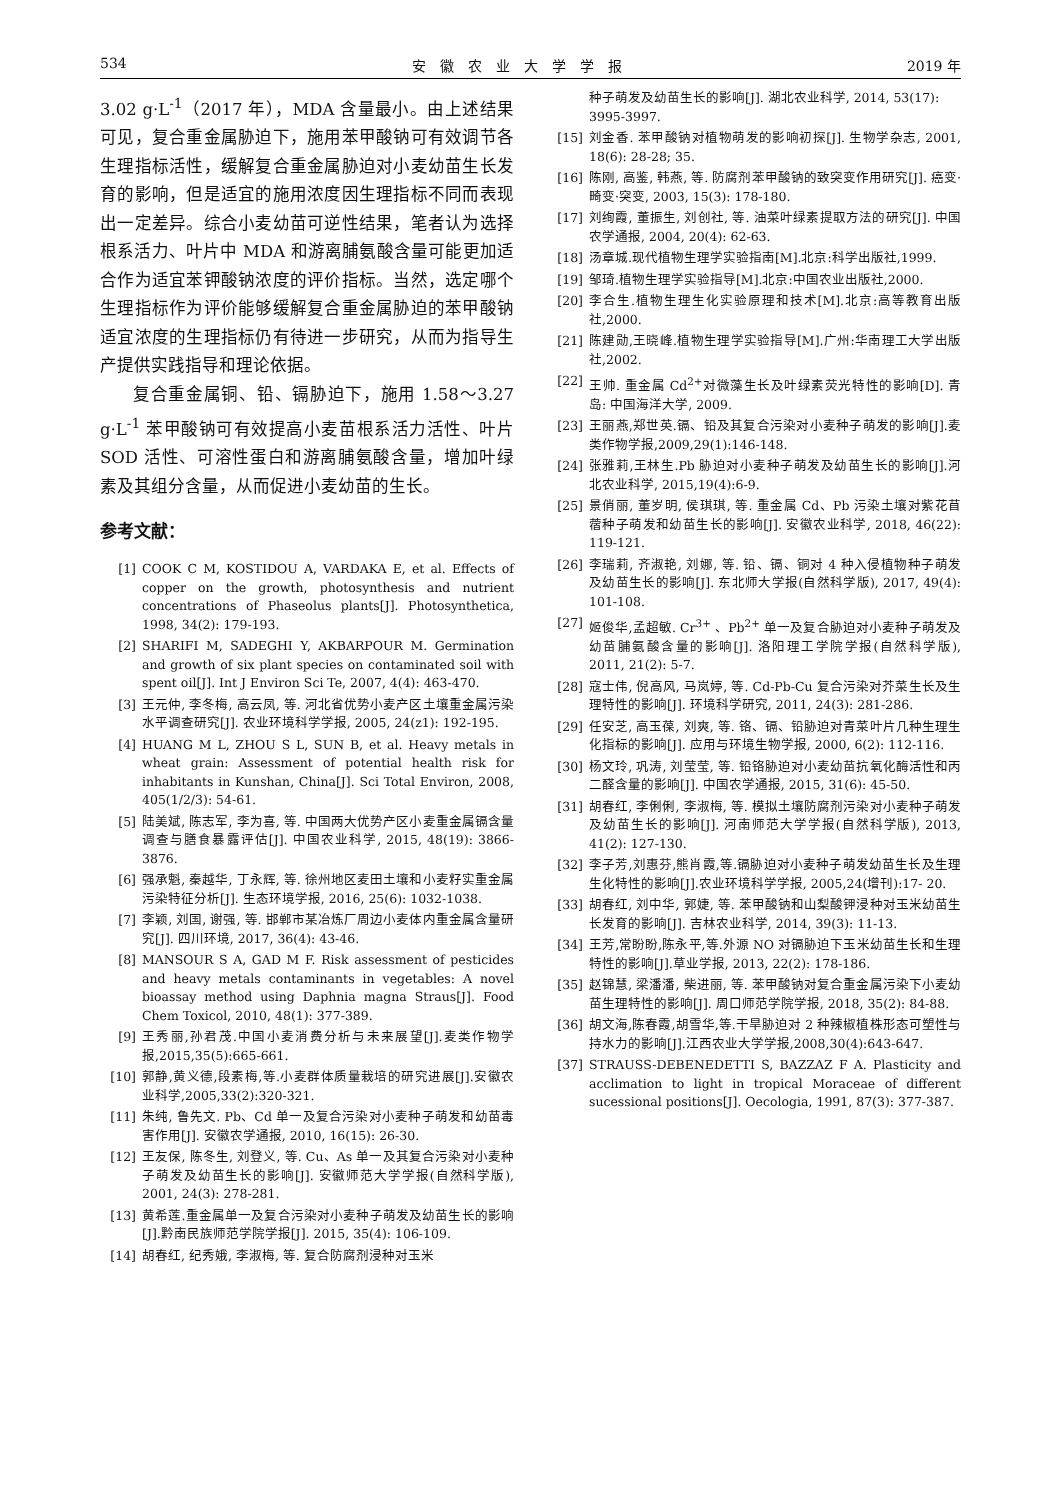534 安　徽　农　业　大　学　学　报 2019 年
3.02 g·L<sup>-1</sup>（2017 年），MDA 含量最小。由上述结果可见，复合重金属胁迫下，施用苯甲酸钠可有效调节各生理指标活性，缓解复合重金属胁迫对小麦幼苗生长发育的影响，但是适宜的施用浓度因生理指标不同而表现出一定差异。综合小麦幼苗可逆性结果，笔者认为选择根系活力、叶片中 MDA 和游离脯氨酸含量可能更加适合作为适宜苯钾酸钠浓度的评价指标。当然，选定哪个生理指标作为评价能够缓解复合重金属胁迫的苯甲酸钠适宜浓度的生理指标仍有待进一步研究，从而为指导生产提供实践指导和理论依据。
复合重金属铜、铅、镉胁迫下，施用 1.58～3.27 g·L<sup>-1</sup> 苯甲酸钠可有效提高小麦苗根系活力活性、叶片 SOD 活性、可溶性蛋白和游离脯氨酸含量，增加叶绿素及其组分含量，从而促进小麦幼苗的生长。
参考文献：
[1] COOK C M, KOSTIDOU A, VARDAKA E, et al. Effects of copper on the growth, photosynthesis and nutrient concentrations of Phaseolus plants[J]. Photosynthetica, 1998, 34(2): 179-193.
[2] SHARIFI M, SADEGHI Y, AKBARPOUR M. Germination and growth of six plant species on contaminated soil with spent oil[J]. Int J Environ Sci Te, 2007, 4(4): 463-470.
[3] 王元仲, 李冬梅, 高云凤, 等. 河北省优势小麦产区土壤重金属污染水平调查研究[J]. 农业环境科学学报, 2005, 24(z1): 192-195.
[4] HUANG M L, ZHOU S L, SUN B, et al. Heavy metals in wheat grain: Assessment of potential health risk for inhabitants in Kunshan, China[J]. Sci Total Environ, 2008, 405(1/2/3): 54-61.
[5] 陆美斌, 陈志军, 李为喜, 等. 中国两大优势产区小麦重金属镉含量调查与膳食暴露评估[J]. 中国农业科学, 2015, 48(19): 3866-3876.
[6] 强承魁, 秦越华, 丁永辉, 等. 徐州地区麦田土壤和小麦籽实重金属污染特征分析[J]. 生态环境学报, 2016, 25(6): 1032-1038.
[7] 李颖, 刘国, 谢强, 等. 邯郸市某冶炼厂周边小麦体内重金属含量研究[J]. 四川环境, 2017, 36(4): 43-46.
[8] MANSOUR S A, GAD M F. Risk assessment of pesticides and heavy metals contaminants in vegetables: A novel bioassay method using Daphnia magna Straus[J]. Food Chem Toxicol, 2010, 48(1): 377-389.
[9] 王秀丽,孙君茂.中国小麦消费分析与未来展望[J].麦类作物学报,2015,35(5):665-661.
[10] 郭静,黄义德,段素梅,等.小麦群体质量栽培的研究进展[J].安徽农业科学,2005,33(2):320-321.
[11] 朱纯, 鲁先文. Pb、Cd 单一及复合污染对小麦种子萌发和幼苗毒害作用[J]. 安徽农学通报, 2010, 16(15): 26-30.
[12] 王友保, 陈冬生, 刘登义, 等. Cu、As 单一及其复合污染对小麦种子萌发及幼苗生长的影响[J]. 安徽师范大学学报(自然科学版), 2001, 24(3): 278-281.
[13] 黄希莲.重金属单一及复合污染对小麦种子萌发及幼苗生长的影响[J].黔南民族师范学院学报[J]. 2015, 35(4): 106-109.
[14] 胡春红, 纪秀娥, 李淑梅, 等. 复合防腐剂浸种对玉米
种子萌发及幼苗生长的影响[J]. 湖北农业科学, 2014, 53(17): 3995-3997.
[15] 刘金香. 苯甲酸钠对植物萌发的影响初探[J]. 生物学杂志, 2001, 18(6): 28-28; 35.
[16] 陈刚, 高鉴, 韩燕, 等. 防腐剂苯甲酸钠的致突变作用研究[J]. 癌变·畸变·突变, 2003, 15(3): 178-180.
[17] 刘绚霞, 董振生, 刘创社, 等. 油菜叶绿素提取方法的研究[J]. 中国农学通报, 2004, 20(4): 62-63.
[18] 汤章城.现代植物生理学实验指南[M].北京:科学出版社,1999.
[19] 邹琦.植物生理学实验指导[M].北京:中国农业出版社,2000.
[20] 李合生.植物生理生化实验原理和技术[M].北京:高等教育出版社,2000.
[21] 陈建勋,王晓峰.植物生理学实验指导[M].广州:华南理工大学出版社,2002.
[22] 王帅. 重金属 Cd<sup>2+</sup>对微藻生长及叶绿素荧光特性的影响[D]. 青岛: 中国海洋大学, 2009.
[23] 王丽燕,郑世英.镉、铅及其复合污染对小麦种子萌发的影响[J].麦类作物学报,2009,29(1):146-148.
[24] 张雅莉,王林生.Pb 胁迫对小麦种子萌发及幼苗生长的影响[J].河北农业科学, 2015,19(4):6-9.
[25] 景俏丽, 董岁明, 侯琪琪, 等. 重金属 Cd、Pb 污染土壤对紫花苜蓿种子萌发和幼苗生长的影响[J]. 安徽农业科学, 2018, 46(22): 119-121.
[26] 李瑞莉, 齐淑艳, 刘娜, 等. 铅、镉、铜对 4 种入侵植物种子萌发及幼苗生长的影响[J]. 东北师大学报(自然科学版), 2017, 49(4): 101-108.
[27] 姬俊华,孟超敏. Cr<sup>3+</sup> 、Pb<sup>2+</sup> 单一及复合胁迫对小麦种子萌发及幼苗脯氨酸含量的影响[J]. 洛阳理工学院学报(自然科学版), 2011, 21(2): 5-7.
[28] 寇士伟, 倪高风, 马岚婷, 等. Cd-Pb-Cu 复合污染对芥菜生长及生理特性的影响[J]. 环境科学研究, 2011, 24(3): 281-286.
[29] 任安芝, 高玉葆, 刘爽, 等. 铬、镉、铅胁迫对青菜叶片几种生理生化指标的影响[J]. 应用与环境生物学报, 2000, 6(2): 112-116.
[30] 杨文玲, 巩涛, 刘莹莹, 等. 铅铬胁迫对小麦幼苗抗氧化酶活性和丙二醛含量的影响[J]. 中国农学通报, 2015, 31(6): 45-50.
[31] 胡春红, 李俐俐, 李淑梅, 等. 模拟土壤防腐剂污染对小麦种子萌发及幼苗生长的影响[J]. 河南师范大学学报(自然科学版), 2013, 41(2): 127-130.
[32] 李子芳,刘惠芬,熊肖霞,等.镉胁迫对小麦种子萌发幼苗生长及生理生化特性的影响[J].农业环境科学学报, 2005,24(增刊):17- 20.
[33] 胡春红, 刘中华, 郭婕, 等. 苯甲酸钠和山梨酸钾浸种对玉米幼苗生长发育的影响[J]. 吉林农业科学, 2014, 39(3): 11-13.
[34] 王芳,常盼盼,陈永平,等.外源 NO 对镉胁迫下玉米幼苗生长和生理特性的影响[J].草业学报, 2013, 22(2): 178-186.
[35] 赵锦慧, 梁潘潘, 柴进丽, 等. 苯甲酸钠对复合重金属污染下小麦幼苗生理特性的影响[J]. 周口师范学院学报, 2018, 35(2): 84-88.
[36] 胡文海,陈春霞,胡雪华,等.干旱胁迫对 2 种辣椒植株形态可塑性与持水力的影响[J].江西农业大学学报,2008,30(4):643-647.
[37] STRAUSS-DEBENEDETTI S, BAZZAZ F A. Plasticity and acclimation to light in tropical Moraceae of different sucessional positions[J]. Oecologia, 1991, 87(3): 377-387.